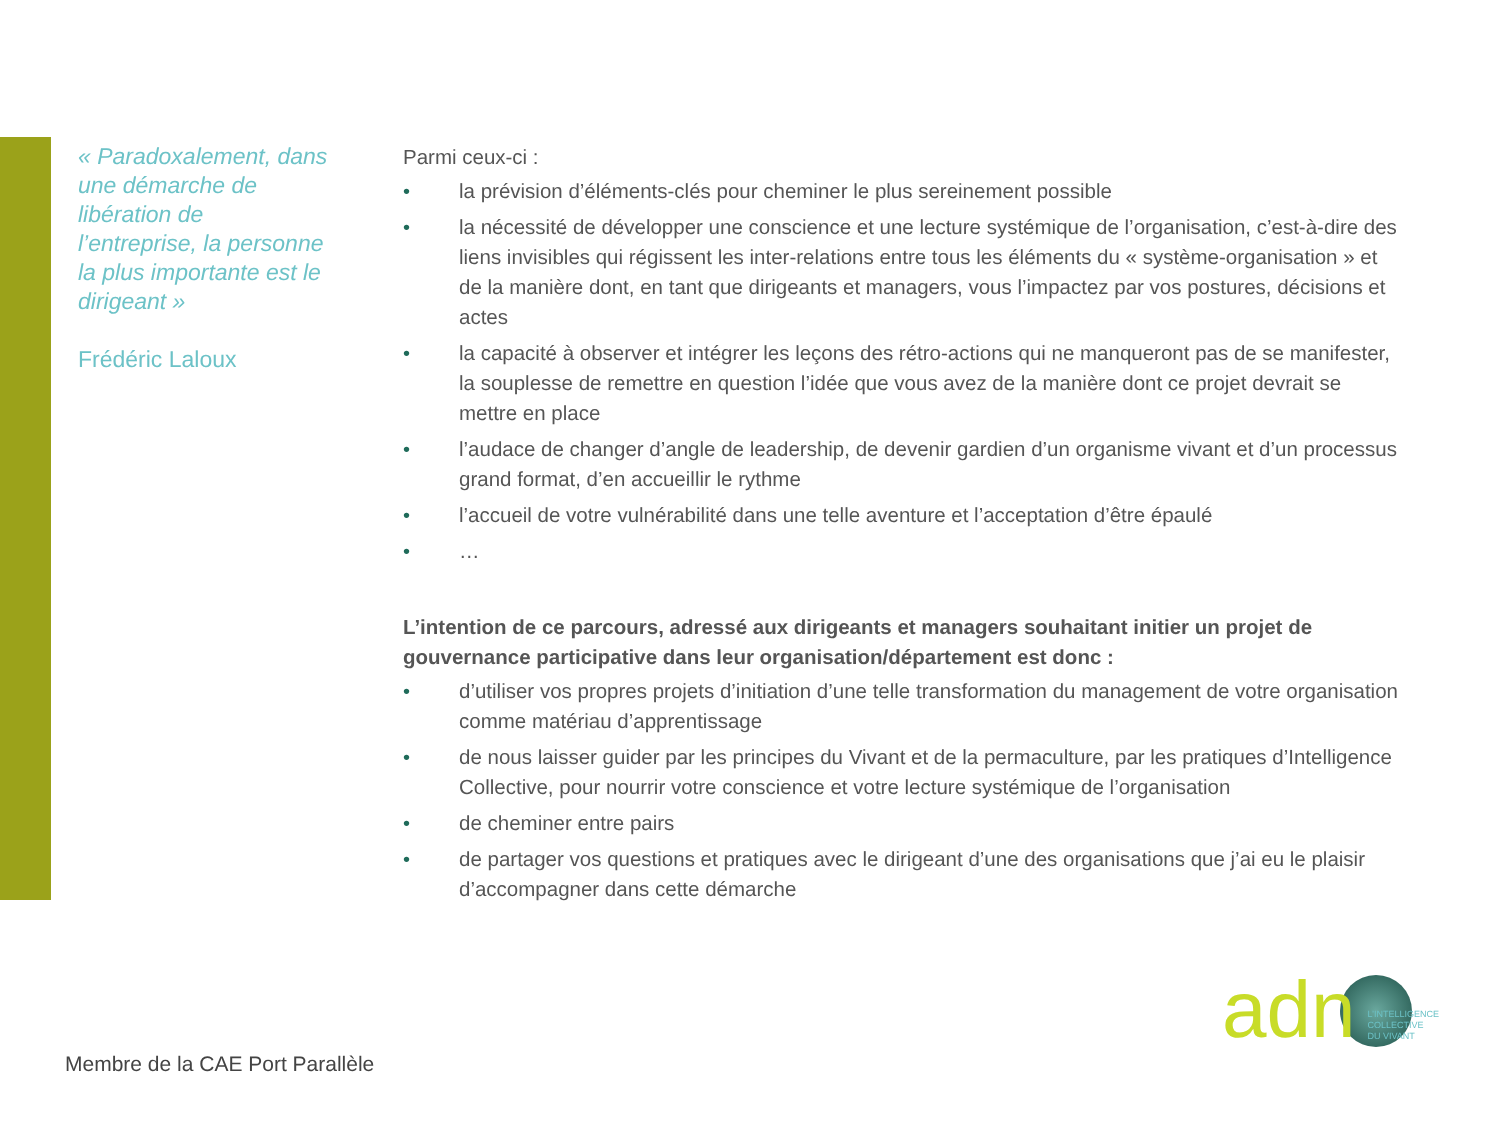« Paradoxalement, dans une démarche de libération de l’entreprise, la personne la plus importante est le dirigeant »
Frédéric Laloux
Parmi ceux-ci :
• la prévision d’éléments-clés pour cheminer le plus sereinement possible
• la nécessité de développer une conscience et une lecture systémique de l’organisation, c’est-à-dire des liens invisibles qui régissent les inter-relations entre tous les éléments du « système-organisation » et de la manière dont, en tant que dirigeants et managers, vous l’impactez par vos postures, décisions et actes
• la capacité à observer et intégrer les leçons des rétro-actions qui ne manqueront pas de se manifester, la souplesse de remettre en question l’idée que vous avez de la manière dont ce projet devrait se mettre en place
• l’audace de changer d’angle de leadership, de devenir gardien d’un organisme vivant et d’un processus grand format, d’en accueillir le rythme
• l’accueil de votre vulnérabilité dans une telle aventure et l’acceptation d’être épaulé
• …
L’intention de ce parcours, adressé aux dirigeants et managers souhaitant initier un projet de gouvernance participative dans leur organisation/département est donc :
• d’utiliser vos propres projets d’initiation d’une telle transformation du management de votre organisation comme matériau d’apprentissage
• de nous laisser guider par les principes du Vivant et de la permaculture, par les pratiques d’Intelligence Collective, pour nourrir votre conscience et votre lecture systémique de l’organisation
• de cheminer entre pairs
• de partager vos questions et pratiques avec le dirigeant d’une des organisations que j’ai eu le plaisir d’accompagner dans cette démarche
Membre de la CAE Port Parallèle
adn L’INTELLIGENCE
COLLECTIVE
DU VIVANT